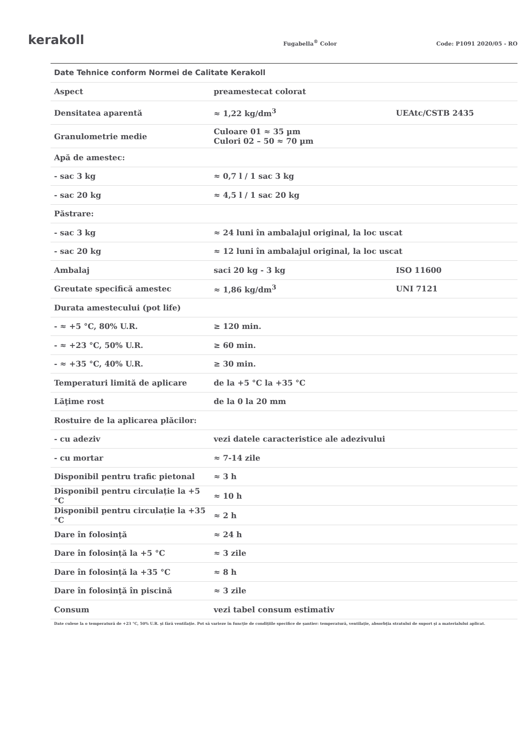kerakoll
Fugabella<sup>®</sup> Color
Code: P1091 2020/05 - RO
| Date Tehnice conform Normei de Calitate Kerakoll | | |
| --- | --- | --- |
| Aspect | preamestecat colorat | |
| Densitatea aparentă | ≈ 1,22 kg/dm<sup>3</sup> | UEAtc/CSTB 2435 |
| Granulometrie medie | Culoare 01 ≈ 35 µm Culori 02 – 50 ≈ 70 µm | |
| Apă de amestec: | | |
| - sac 3 kg | ≈ 0,7 l / 1 sac 3 kg | |
| - sac 20 kg | ≈ 4,5 l / 1 sac 20 kg | |
| Păstrare: | | |
| - sac 3 kg | ≈ 24 luni în ambalajul original, la loc uscat | |
| - sac 20 kg | ≈ 12 luni în ambalajul original, la loc uscat | |
| Ambalaj | saci 20 kg - 3 kg | ISO 11600 |
| Greutate specifică amestec | ≈ 1,86 kg/dm<sup>3</sup> | UNI 7121 |
| Durata amestecului (pot life) | | |
| - ≈ +5 °C, 80% U.R. | ≥ 120 min. | |
| - ≈ +23 °C, 50% U.R. | ≥ 60 min. | |
| - ≈ +35 °C, 40% U.R. | ≥ 30 min. | |
| Temperaturi limită de aplicare | de la +5 °C la +35 °C | |
| Lăţime rost | de la 0 la 20 mm | |
| Rostuire de la aplicarea plăcilor: | | |
| - cu adeziv | vezi datele caracteristice ale adezivului | |
| - cu mortar | ≈ 7-14 zile | |
| Disponibil pentru trafic pietonal | ≈ 3 h | |
| Disponibil pentru circulație la +5 °C | ≈ 10 h | |
| Disponibil pentru circulație la +35 °C | ≈ 2 h | |
| Dare în folosinţă | ≈ 24 h | |
| Dare în folosință la +5 °C | ≈ 3 zile | |
| Dare în folosință la +35 °C | ≈ 8 h | |
| Dare în folosinţă în piscină | ≈ 3 zile | |
| Consum | vezi tabel consum estimativ | |
Date culese la o temperatură de +23 °C, 50% U.R. şi fără ventilaţie. Pot să varieze în funcţie de condiţiile specifice de şantier: temperatură, ventilaţie, absorbţia stratului de suport şi a materialului aplicat.